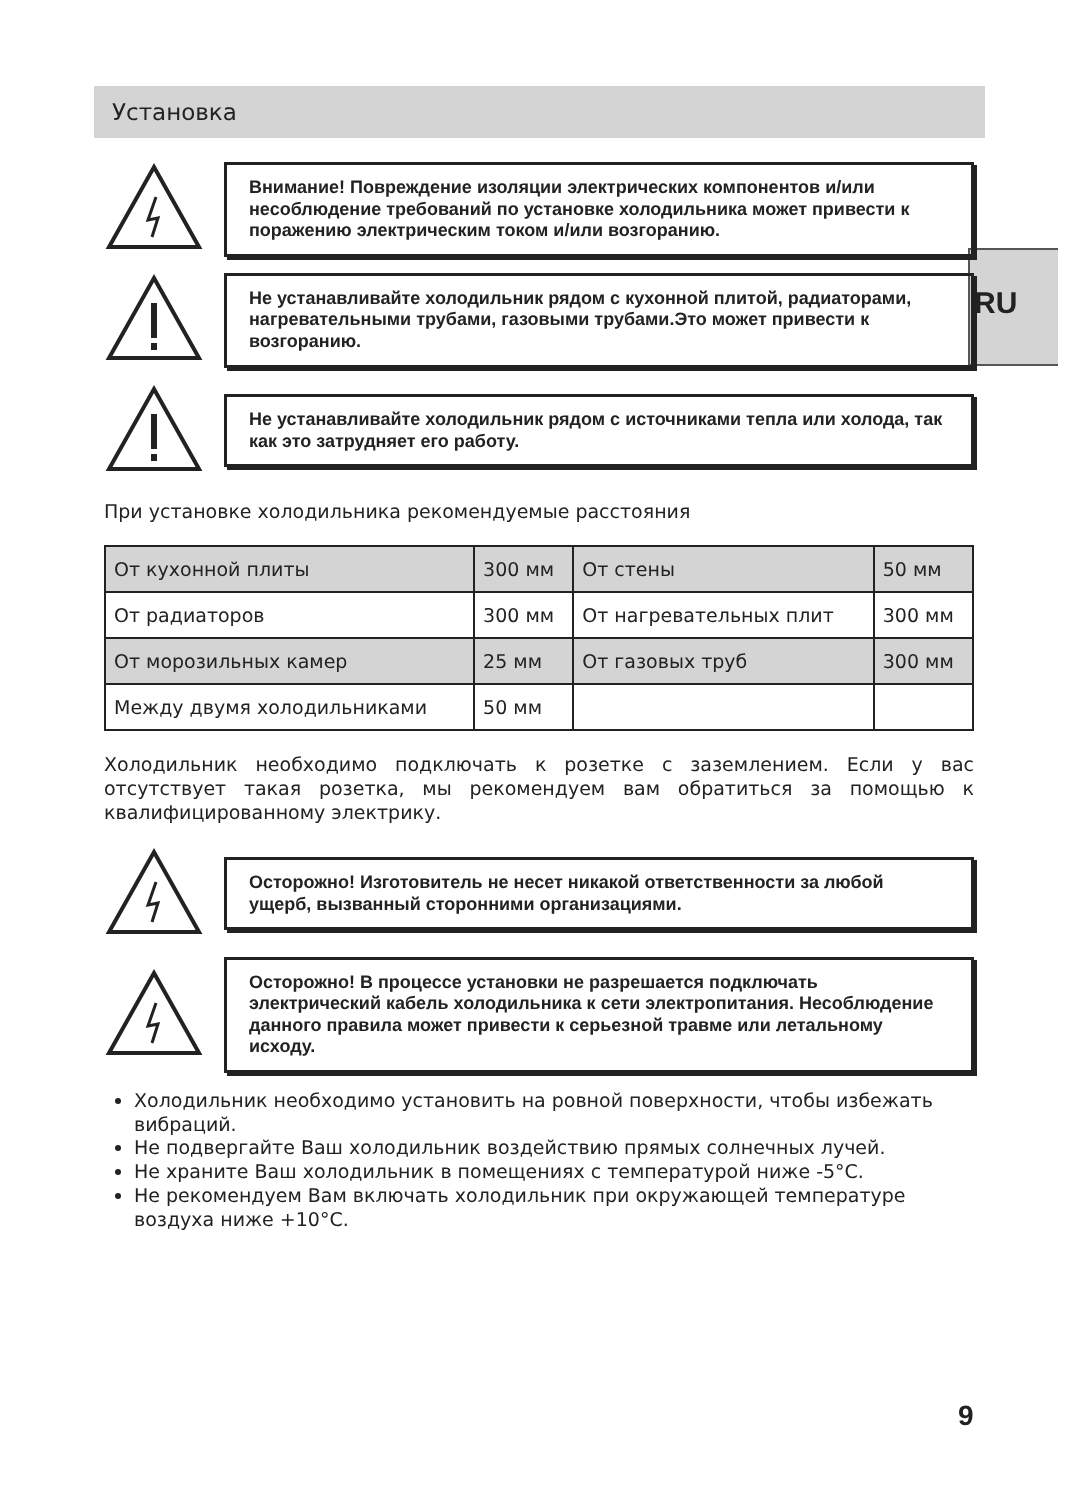Установка
RU
Внимание! Повреждение изоляции электрических компонентов и/или несоблюдение требований по установке холодильника может привести к поражению электрическим током и/или возгоранию.
Не устанавливайте холодильник рядом с кухонной плитой, радиаторами, нагревательными трубами, газовыми трубами.Это может привести к возгоранию.
Не устанавливайте холодильник рядом с источниками тепла или холода, так как это затрудняет его работу.
При установке холодильника рекомендуемые расстояния
| От кухонной плиты | 300 мм | От стены | 50 мм |
| От радиаторов | 300 мм | От нагревательных плит | 300 мм |
| От морозильных камер | 25 мм | От газовых труб | 300 мм |
| Между двумя холодильниками | 50 мм | | |
Холодильник необходимо подключать к розетке с заземлением. Если у вас отсутствует такая розетка, мы рекомендуем вам обратиться за помощью к квалифицированному электрику.
Осторожно! Изготовитель не несет никакой ответственности за любой ущерб, вызванный сторонними организациями.
Осторожно! В процессе установки не разрешается подключать электрический кабель холодильника к сети электропитания. Несоблюдение данного правила может привести к серьезной травме или летальному исходу.
Холодильник необходимо установить на ровной поверхности, чтобы избежать вибраций.
Не подвергайте Ваш холодильник воздействию прямых солнечных лучей.
Не храните Ваш холодильник в помещениях с температурой ниже -5°C.
Не рекомендуем Вам включать холодильник при окружающей температуре воздуха ниже +10°C.
9